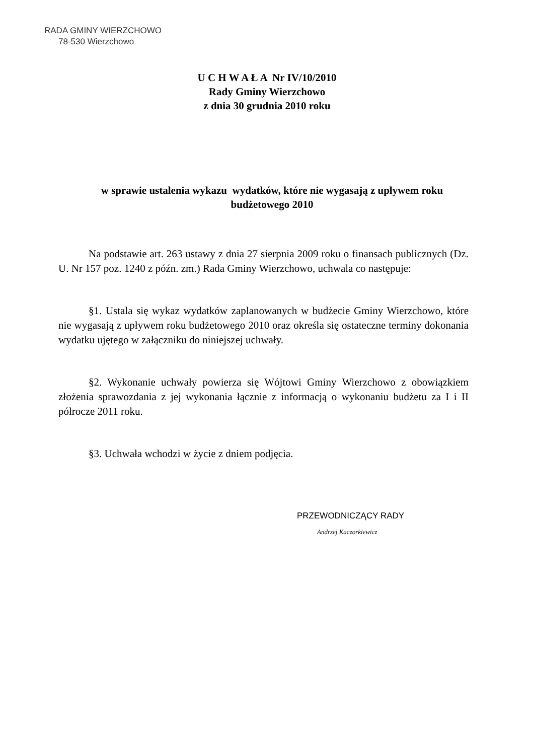RADA GMINY WIERZCHOWO
78-530 Wierzchowo
U C H W A Ł A Nr IV/10/2010
Rady Gminy Wierzchowo
z dnia 30 grudnia 2010 roku
w sprawie ustalenia wykazu wydatków, które nie wygasają z upływem roku budżetowego 2010
Na podstawie art. 263 ustawy z dnia 27 sierpnia 2009 roku o finansach publicznych (Dz. U. Nr 157 poz. 1240 z późn. zm.) Rada Gminy Wierzchowo, uchwala co następuje:
§1. Ustala się wykaz wydatków zaplanowanych w budżecie Gminy Wierzchowo, które nie wygasają z upływem roku budżetowego 2010 oraz określa się ostateczne terminy dokonania wydatku ujętego w załączniku do niniejszej uchwały.
§2. Wykonanie uchwały powierza się Wójtowi Gminy Wierzchowo z obowiązkiem złożenia sprawozdania z jej wykonania łącznie z informacją o wykonaniu budżetu za I i II półrocze 2011 roku.
§3. Uchwała wchodzi w życie z dniem podjęcia.
PRZEWODNICZĄCY RADY
Andrzej Kaczorkiewicz